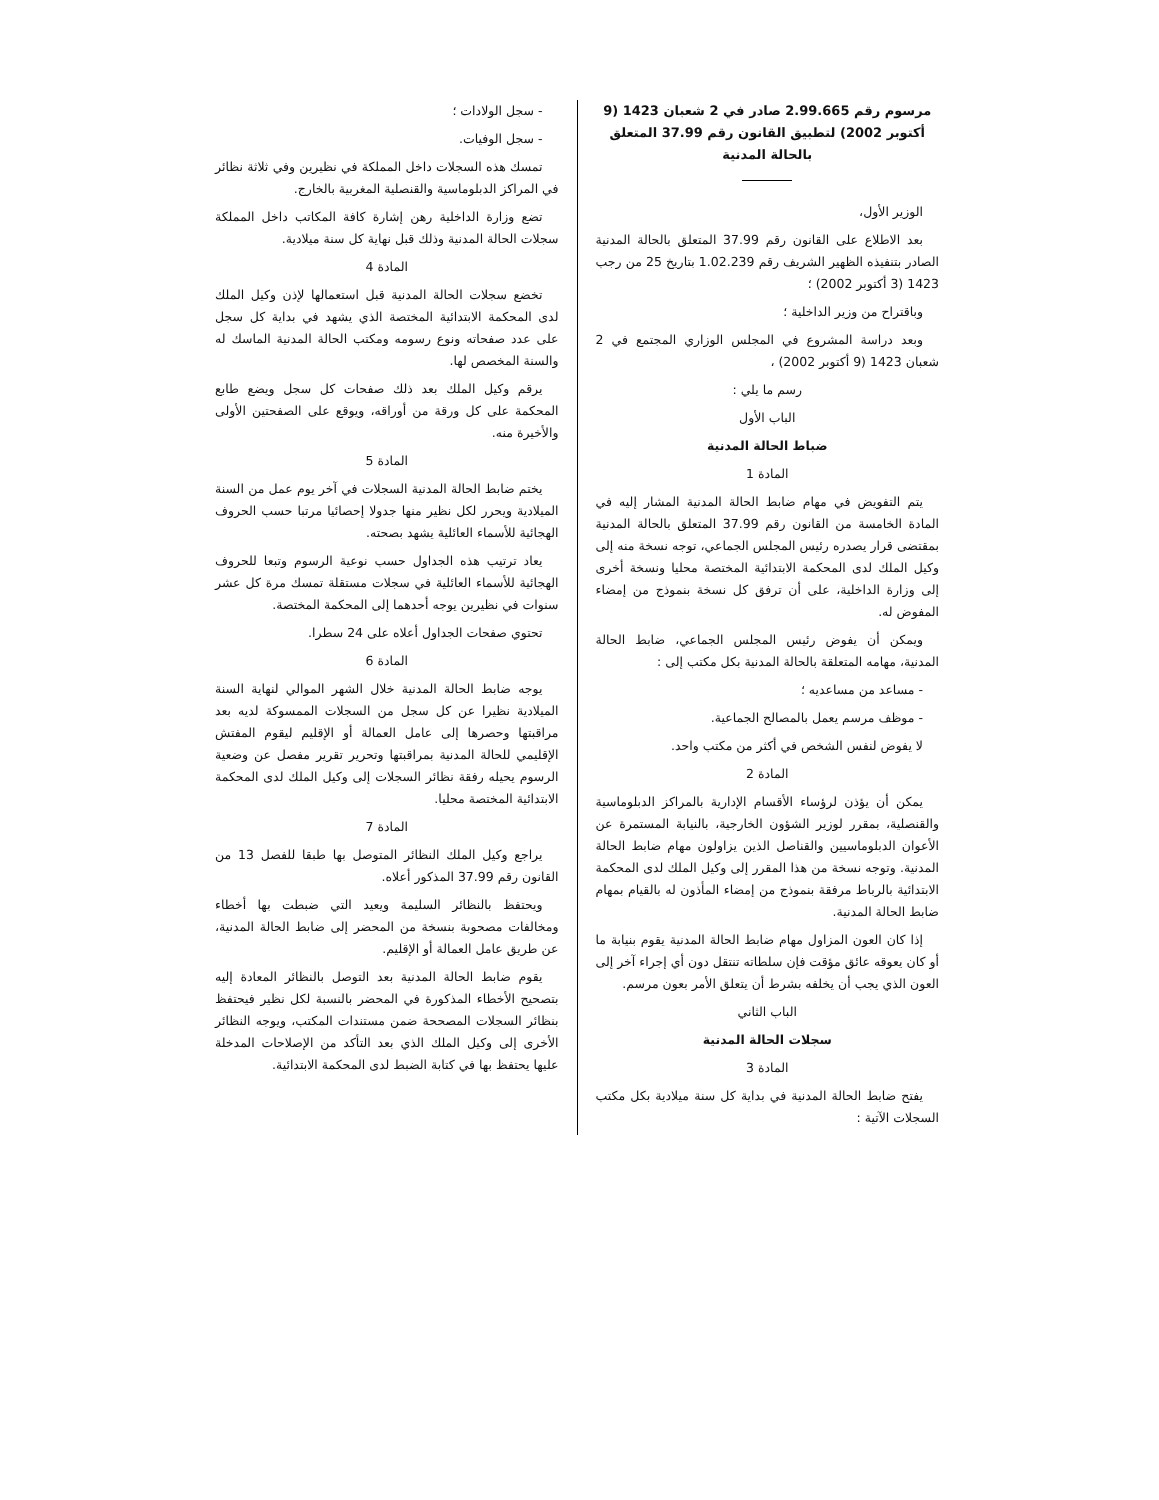مرسوم رقم 2.99.665 صادر في 2 شعبان 1423 (9 أكتوبر 2002) لتطبيق القانون رقم 37.99 المتعلق بالحالة المدنية
الوزير الأول،
بعد الاطلاع على القانون رقم 37.99 المتعلق بالحالة المدنية الصادر بتنفيذه الظهير الشريف رقم 1.02.239 بتاريخ 25 من رجب 1423 (3 أكتوبر 2002) ؛
وباقتراح من وزير الداخلية ؛
وبعد دراسة المشروع في المجلس الوزاري المجتمع في 2 شعبان 1423 (9 أكتوبر 2002) ،
رسم ما يلي :
الباب الأول
ضباط الحالة المدنية
المادة 1
يتم التفويض في مهام ضابط الحالة المدنية المشار إليه في المادة الخامسة من القانون رقم 37.99 المتعلق بالحالة المدنية بمقتضى قرار يصدره رئيس المجلس الجماعي، توجه نسخة منه إلى وكيل الملك لدى المحكمة الابتدائية المختصة محليا ونسخة أخرى إلى وزارة الداخلية، على أن ترفق كل نسخة بنموذج من إمضاء المفوض له.
ويمكن أن يفوض رئيس المجلس الجماعي، ضابط الحالة المدنية، مهامه المتعلقة بالحالة المدنية بكل مكتب إلى :
- مساعد من مساعديه ؛
- موظف مرسم يعمل بالمصالح الجماعية.
لا يفوض لنفس الشخص في أكثر من مكتب واحد.
المادة 2
يمكن أن يؤذن لرؤساء الأقسام الإدارية بالمراكز الدبلوماسية والقنصلية، بمقرر لوزير الشؤون الخارجية، بالنيابة المستمرة عن الأعوان الدبلوماسيين والقناصل الذين يزاولون مهام ضابط الحالة المدنية. وتوجه نسخة من هذا المقرر إلى وكيل الملك لدى المحكمة الابتدائية بالرباط مرفقة بنموذج من إمضاء المأذون له بالقيام بمهام ضابط الحالة المدنية.
إذا كان العون المزاول مهام ضابط الحالة المدنية يقوم بنيابة ما أو كان يعوقه عائق مؤقت فإن سلطاته تنتقل دون أي إجراء آخر إلى العون الذي يجب أن يخلفه بشرط أن يتعلق الأمر بعون مرسم.
الباب الثاني
سجلات الحالة المدنية
المادة 3
يفتح ضابط الحالة المدنية في بداية كل سنة ميلادية بكل مكتب السجلات الآتية :
- سجل الولادات ؛
- سجل الوفيات.
تمسك هذه السجلات داخل المملكة في نظيرين وفي ثلاثة نظائر في المراكز الدبلوماسية والقنصلية المغربية بالخارج.
تضع وزارة الداخلية رهن إشارة كافة المكاتب داخل المملكة سجلات الحالة المدنية وذلك قبل نهاية كل سنة ميلادية.
المادة 4
تخضع سجلات الحالة المدنية قبل استعمالها لإذن وكيل الملك لدى المحكمة الابتدائية المختصة الذي يشهد في بداية كل سجل على عدد صفحاته ونوع رسومه ومكتب الحالة المدنية الماسك له والسنة المخصص لها.
يرقم وكيل الملك بعد ذلك صفحات كل سجل ويضع طابع المحكمة على كل ورقة من أوراقه، ويوقع على الصفحتين الأولى والأخيرة منه.
المادة 5
يختم ضابط الحالة المدنية السجلات في آخر يوم عمل من السنة الميلادية ويحرر لكل نظير منها جدولا إحصائيا مرتبا حسب الحروف الهجائية للأسماء العائلية يشهد بصحته.
يعاد ترتيب هذه الجداول حسب نوعية الرسوم وتبعا للحروف الهجائية للأسماء العائلية في سجلات مستقلة تمسك مرة كل عشر سنوات في نظيرين يوجه أحدهما إلى المحكمة المختصة.
تحتوي صفحات الجداول أعلاه على 24 سطرا.
المادة 6
يوجه ضابط الحالة المدنية خلال الشهر الموالي لنهاية السنة الميلادية نظيرا عن كل سجل من السجلات الممسوكة لديه بعد مراقبتها وحصرها إلى عامل العمالة أو الإقليم ليقوم المفتش الإقليمي للحالة المدنية بمراقبتها وتحرير تقرير مفصل عن وضعية الرسوم يحيله رفقة نظائر السجلات إلى وكيل الملك لدى المحكمة الابتدائية المختصة محليا.
المادة 7
يراجع وكيل الملك النظائر المتوصل بها طبقا للفصل 13 من القانون رقم 37.99 المذكور أعلاه.
ويحتفظ بالنظائر السليمة ويعيد التي ضبطت بها أخطاء ومخالفات مصحوبة بنسخة من المحضر إلى ضابط الحالة المدنية، عن طريق عامل العمالة أو الإقليم.
يقوم ضابط الحالة المدنية بعد التوصل بالنظائر المعادة إليه بتصحيح الأخطاء المذكورة في المحضر بالنسبة لكل نظير فيحتفظ بنظائر السجلات المصححة ضمن مستندات المكتب، ويوجه النظائر الأخرى إلى وكيل الملك الذي بعد التأكد من الإصلاحات المدخلة عليها يحتفظ بها في كتابة الضبط لدى المحكمة الابتدائية.